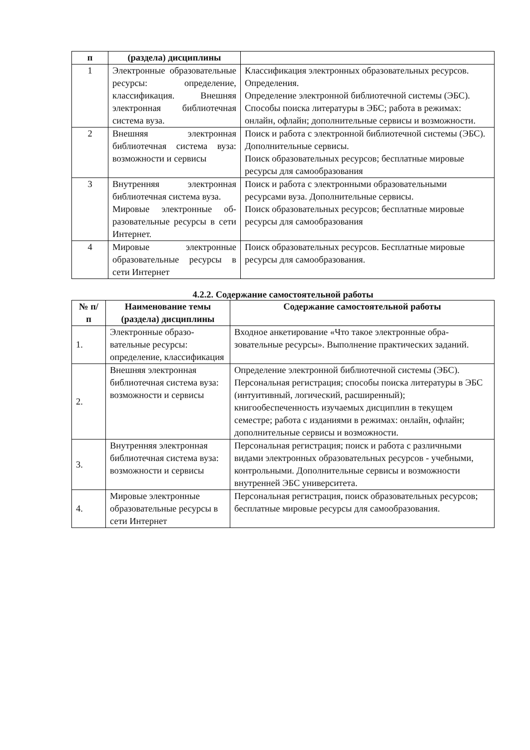| п | (раздела) дисциплины | |
| --- | --- | --- |
| 1 | Электронные образо­вательные ресурсы: опре­деление, классификация. Внешняя электронная библиотечная система вуза. | Классификация электронных образовательных ре­сурсов. Определения. Определение электронной библиотечной системы (ЭБС). Способы поиска литературы в ЭБС; работа в режимах: онлайн, офлайн; дополнительные сервисы и возможности. |
| 2 | Внешняя электронная библиотечная система вуза: возможности и сер­висы | Поиск и работа с электронной библиотечной си­стемы (ЭБС). Дополнительные сервисы. Поиск образовательных ресурсов; бесплатные миро­вые ресурсы для самообразования |
| 3 | Внутренняя электронная библиотечная система вуза. Мировые электронные об­разовательные ресурсы в сети Интернет. | Поиск и работа с электронными образовательными ресурсами вуза. Дополнительные сервисы. Поиск образовательных ресурсов; бесплатные миро­вые ресурсы для самообразования |
| 4 | Мировые электронные образовательные ресурсы в сети Интернет | Поиск образовательных ресурсов. Бесплатные миро­вые ресурсы для самообразования. |
4.2.2. Содержание самостоятельной работы
| № п/ п | Наименование темы (раздела) дисциплины | Содержание самостоятельной работы |
| --- | --- | --- |
| 1. | Электронные образо­вательные ресурсы: определение, классифи­кация | Входное анкетирование «Что такое электронные обра­зовательные ресурсы». Выполнение практических за­даний. |
| 2. | Внешняя электронная библиотечная система вуза: возможности и сервисы | Определение электронной библиотечной системы (ЭБС). Персональная регистрация; способы поиска ли­тературы в ЭБС (интуитивный, логический, расширен­ный); книгообеспеченность изучаемых дисциплин в текущем семестре; работа с изданиями в режимах: он­лайн, офлайн; дополнительные сервисы и возможно­сти. |
| 3. | Внутренняя электронная библиотечная система вуза: возможности и сервисы | Персональная регистрация; поиск и работа с различ­ными видами электронных образовательных ресурсов - учебными, контрольными. Дополнительные сервисы и возможности внутренней ЭБС университета. |
| 4. | Мировые электронные образовательные ресур­сы в сети Интернет | Персональная регистрация, поиск образовательных ре­сурсов; бесплатные мировые ресурсы для самообразо­вания. |